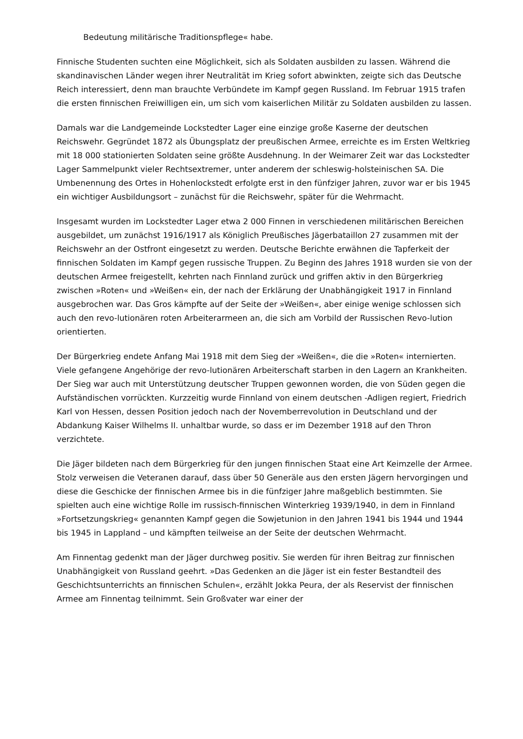Bedeutung militärische Traditionspflege« habe.
Finnische Studenten suchten eine Möglichkeit, sich als Soldaten ausbilden zu lassen. Während die skandinavischen Länder wegen ihrer Neutralität im Krieg sofort abwinkten, zeigte sich das Deutsche Reich interessiert, denn man brauchte Verbündete im Kampf gegen Russland. Im Februar 1915 trafen die ersten finnischen Freiwilligen ein, um sich vom kaiserlichen Militär zu Soldaten ausbilden zu lassen.
Damals war die Landgemeinde Lockstedter Lager eine einzige große Kaserne der deutschen Reichswehr. Gegründet 1872 als Übungsplatz der preußischen Armee, erreichte es im Ersten Weltkrieg mit 18 000 stationierten Soldaten seine größte Ausdehnung. In der Weimarer Zeit war das Lockstedter Lager Sammelpunkt vieler Rechtsextremer, unter anderem der schleswig-holsteinischen SA. Die Umbenennung des Ortes in Hohenlockstedt erfolgte erst in den fünfziger Jahren, zuvor war er bis 1945 ein wichtiger Ausbildungsort – zunächst für die Reichswehr, später für die Wehrmacht.
Insgesamt wurden im Lockstedter Lager etwa 2 000 Finnen in verschiedenen militärischen Bereichen ausgebildet, um zunächst 1916/1917 als Königlich Preußisches Jägerbataillon 27 zusammen mit der Reichswehr an der Ostfront eingesetzt zu werden. Deutsche Berichte erwähnen die Tapferkeit der finnischen Soldaten im Kampf gegen russische Truppen. Zu Beginn des Jahres 1918 wurden sie von der deutschen Armee freigestellt, kehrten nach Finnland zurück und griffen aktiv in den Bürgerkrieg zwischen »Roten« und »Weißen« ein, der nach der Erklärung der Unabhängigkeit 1917 in Finnland ausgebrochen war. Das Gros kämpfte auf der Seite der »Weißen«, aber einige wenige schlossen sich auch den revo-lutionären roten Arbeiterarmeen an, die sich am Vorbild der Russischen Revo-lution orientierten.
Der Bürgerkrieg endete Anfang Mai 1918 mit dem Sieg der »Weißen«, die die »Roten« internierten. Viele gefangene Angehörige der revo-lutionären Arbeiterschaft starben in den Lagern an Krankheiten. Der Sieg war auch mit Unterstützung deutscher Truppen gewonnen worden, die von Süden gegen die Aufständischen vorrückten. Kurzzeitig wurde Finnland von einem deutschen -Adligen regiert, Friedrich Karl von Hessen, dessen Position jedoch nach der Novemberrevolution in Deutschland und der Abdankung Kaiser Wilhelms II. unhaltbar wurde, so dass er im Dezember 1918 auf den Thron verzichtete.
Die Jäger bildeten nach dem Bürgerkrieg für den jungen finnischen Staat eine Art Keimzelle der Armee. Stolz verweisen die Veteranen darauf, dass über 50 Generäle aus den ersten Jägern hervorgingen und diese die Geschicke der finnischen Armee bis in die fünfziger Jahre maßgeblich bestimmten. Sie spielten auch eine wichtige Rolle im russisch-finnischen Winterkrieg 1939/1940, in dem in Finnland »Fortsetzungskrieg« genannten Kampf gegen die Sowjetunion in den Jahren 1941 bis 1944 und 1944 bis 1945 in Lappland – und kämpften teilweise an der Seite der deutschen Wehrmacht.
Am Finnentag gedenkt man der Jäger durchweg positiv. Sie werden für ihren Beitrag zur finnischen Unabhängigkeit von Russland geehrt. »Das Gedenken an die Jäger ist ein fester Bestandteil des Geschichtsunterrichts an finnischen Schulen«, erzählt Jokka Peura, der als Reservist der finnischen Armee am Finnentag teilnimmt. Sein Großvater war einer der